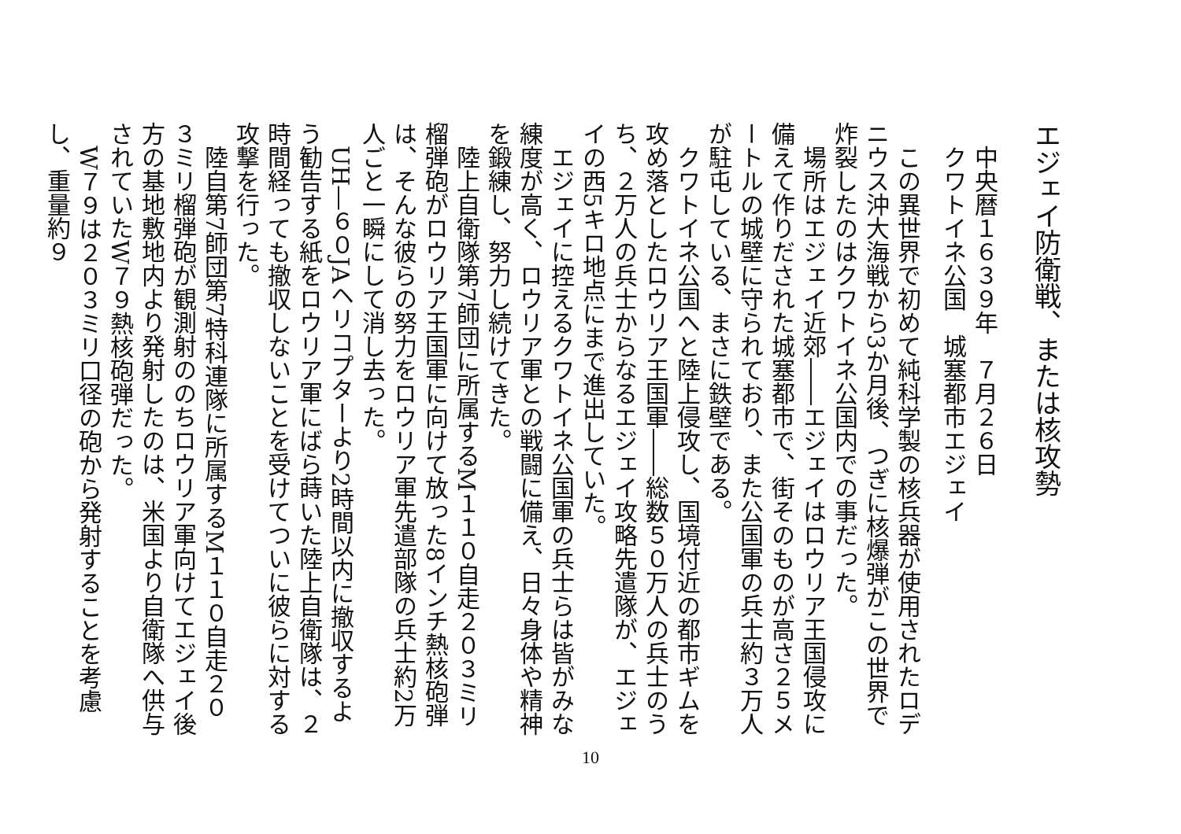エジェイ防衛戦、または核攻勢
中央暦１６３９年　７月２６日
クワトイネ公国　城塞都市エジェイ
この異世界で初めて純科学製の核兵器が使用されたロデニウス沖大海戦から3か月後、つぎに核爆弾がこの世界で炸裂したのはクワトイネ公国内での事だった。
場所はエジェイ近郊――エジェイはロウリア王国侵攻に備えて作りだされた城塞都市で、街そのものが高さ２５メートルの城壁に守られており、また公国軍の兵士約３万人が駐屯している、まさに鉄壁である。
クワトイネ公国へと陸上侵攻し、国境付近の都市ギムを攻め落としたロウリア王国軍――総数５０万人の兵士のうち、２万人の兵士からなるエジェイ攻略先遣隊が、エジェイの西5キロ地点にまで進出していた。
エジェイに控えるクワトイネ公国軍の兵士らは皆がみな練度が高く、ロウリア軍との戦闘に備え、日々身体や精神を鍛練し、努力し続けてきた。
陸上自衛隊第7師団に所属するM１１０自走２０３ミリ榴弾砲がロウリア王国軍に向けて放った8インチ熱核砲弾は、そんな彼らの努力をロウリア軍先遣部隊の兵士約2万人ごと一瞬にして消し去った。
UH―６０JAヘリコプターより2時間以内に撤収するよう勧告する紙をロウリア軍にばら蒔いた陸上自衛隊は、２時間経っても撤収しないことを受けてついに彼らに対する攻撃を行った。
陸自第7師団第7特科連隊に所属するM１１０自走２０３ミリ榴弾砲が観測射ののちロウリア軍向けてエジェイ後方の基地敷地内より発射したのは、米国より自衛隊へ供与されていたW７９熱核砲弾だった。
W７９は２０３ミリ口径の砲から発射することを考慮し、重量約９
10